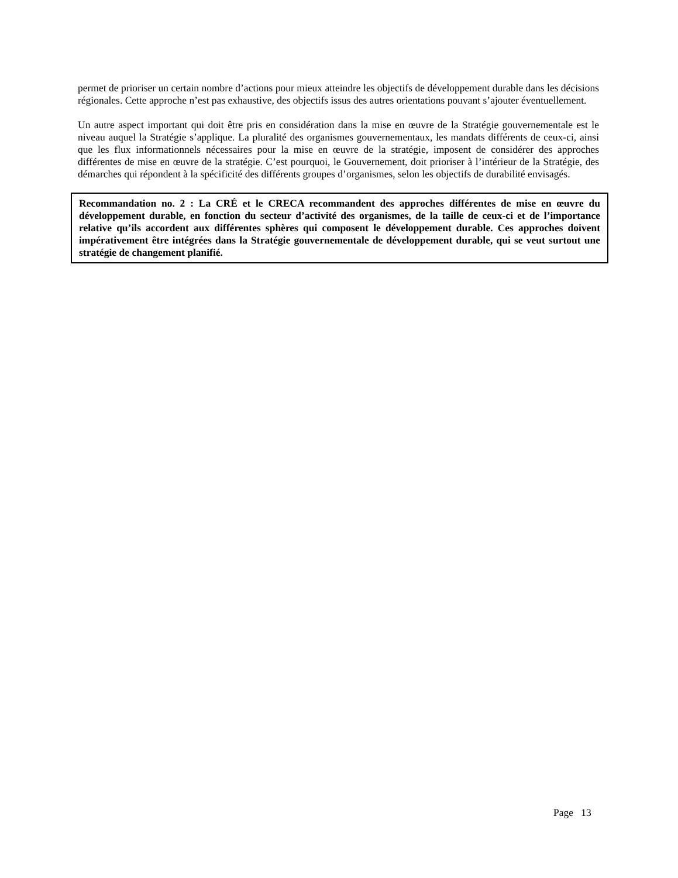permet de prioriser un certain nombre d’actions pour mieux atteindre les objectifs de développement durable dans les décisions régionales. Cette approche n’est pas exhaustive, des objectifs issus des autres orientations pouvant s’ajouter éventuellement.
Un autre aspect important qui doit être pris en considération dans la mise en œuvre de la Stratégie gouvernementale est le niveau auquel la Stratégie s’applique. La pluralité des organismes gouvernementaux, les mandats différents de ceux-ci, ainsi que les flux informationnels nécessaires pour la mise en œuvre de la stratégie, imposent de considérer des approches différentes de mise en œuvre de la stratégie. C’est pourquoi, le Gouvernement, doit prioriser à l’intérieur de la Stratégie, des démarches qui répondent à la spécificité des différents groupes d’organismes, selon les objectifs de durabilité envisagés.
Recommandation no. 2 : La CRÉ et le CRECA recommandent des approches différentes de mise en œuvre du développement durable, en fonction du secteur d’activité des organismes, de la taille de ceux-ci et de l’importance relative qu’ils accordent aux différentes sphères qui composent le développement durable. Ces approches doivent impérativement être intégrées dans la Stratégie gouvernementale de développement durable, qui se veut surtout une stratégie de changement planifié.
Page 13